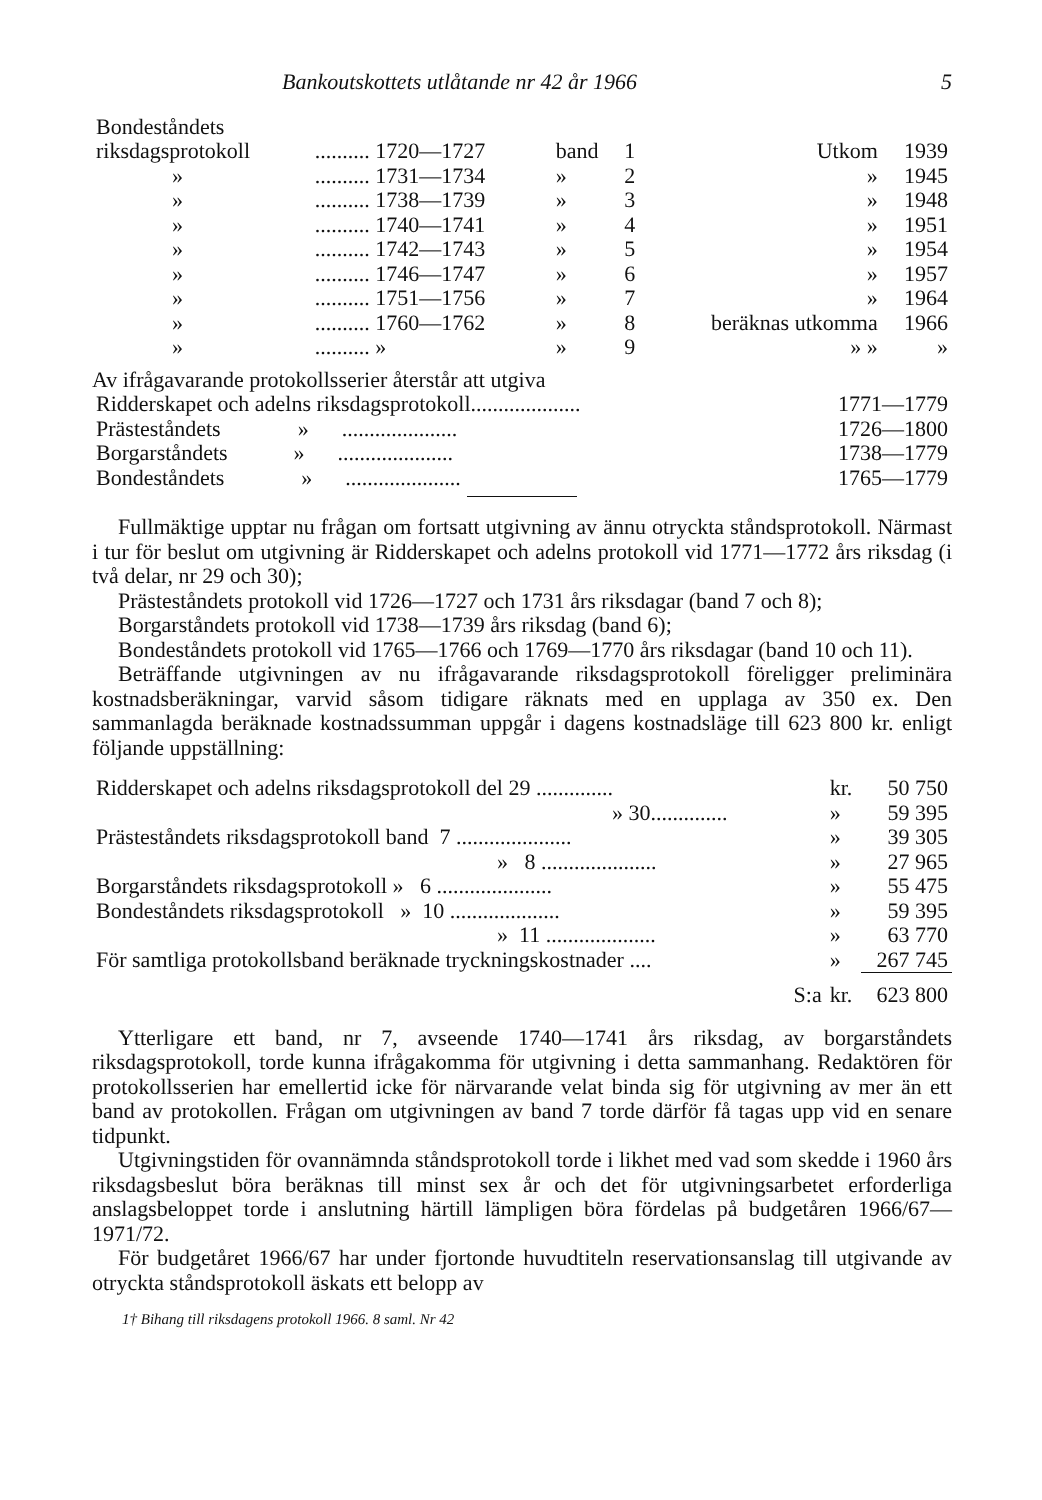Bankoutskottets utlåtande nr 42 år 1966 5
| Bondeståndets | | | | | |
| riksdagsprotokoll | .......... 1720—1727 | band | 1 | Utkom | 1939 |
| » | .......... 1731—1734 | » | 2 | » | 1945 |
| » | .......... 1738—1739 | » | 3 | » | 1948 |
| » | .......... 1740—1741 | » | 4 | » | 1951 |
| » | .......... 1742—1743 | » | 5 | » | 1954 |
| » | .......... 1746—1747 | » | 6 | » | 1957 |
| » | .......... 1751—1756 | » | 7 | » | 1964 |
| » | .......... 1760—1762 | » | 8 | beräknas utkomma | 1966 |
| » | .......... » | » | 9 | » » | » |
Av ifrågavarande protokollsserier återstår att utgiva
| Ridderskapet och adelns riksdagsprotokoll.................... | 1771—1779 |
| Prästeståndets » ..................... | 1726—1800 |
| Borgarståndets » ..................... | 1738—1779 |
| Bondeståndets » ..................... | 1765—1779 |
Fullmäktige upptar nu frågan om fortsatt utgivning av ännu otryckta ståndsprotokoll. Närmast i tur för beslut om utgivning är Ridderskapet och adelns protokoll vid 1771—1772 års riksdag (i två delar, nr 29 och 30);
Prästeståndets protokoll vid 1726—1727 och 1731 års riksdagar (band 7 och 8);
Borgarståndets protokoll vid 1738—1739 års riksdag (band 6);
Bondeståndets protokoll vid 1765—1766 och 1769—1770 års riksdagar (band 10 och 11).
Beträffande utgivningen av nu ifrågavarande riksdagsprotokoll föreligger preliminära kostnadsberäkningar, varvid såsom tidigare räknats med en upplaga av 350 ex. Den sammanlagda beräknade kostnadssumman uppgår i dagens kostnadsläge till 623 800 kr. enligt följande uppställning:
| Ridderskapet och adelns riksdagsprotokoll del 29 .............. | kr. | 50 750 |
| » 30.............. | » | 59 395 |
| Prästeståndets riksdagsprotokoll band 7 ..................... | » | 39 305 |
| » 8 ..................... | » | 27 965 |
| Borgarståndets riksdagsprotokoll » 6 ..................... | » | 55 475 |
| Bondeståndets riksdagsprotokoll » 10 .................... | » | 59 395 |
| » 11 .................... | » | 63 770 |
| För samtliga protokollsband beräknade tryckningskostnader .... | » | 267 745 |
| S:a | kr. | 623 800 |
Ytterligare ett band, nr 7, avseende 1740—1741 års riksdag, av borgarståndets riksdagsprotokoll, torde kunna ifrågakomma för utgivning i detta sammanhang. Redaktören för protokollsserien har emellertid icke för närvarande velat binda sig för utgivning av mer än ett band av protokollen. Frågan om utgivningen av band 7 torde därför få tagas upp vid en senare tidpunkt.
Utgivningstiden för ovannämnda ståndsprotokoll torde i likhet med vad som skedde i 1960 års riksdagsbeslut böra beräknas till minst sex år och det för utgivningsarbetet erforderliga anslagsbeloppet torde i anslutning härtill lämpligen böra fördelas på budgetåren 1966/67—1971/72.
För budgetåret 1966/67 har under fjortonde huvudtiteln reservationsanslag till utgivande av otryckta ståndsprotokoll äskats ett belopp av
1† Bihang till riksdagens protokoll 1966. 8 saml. Nr 42